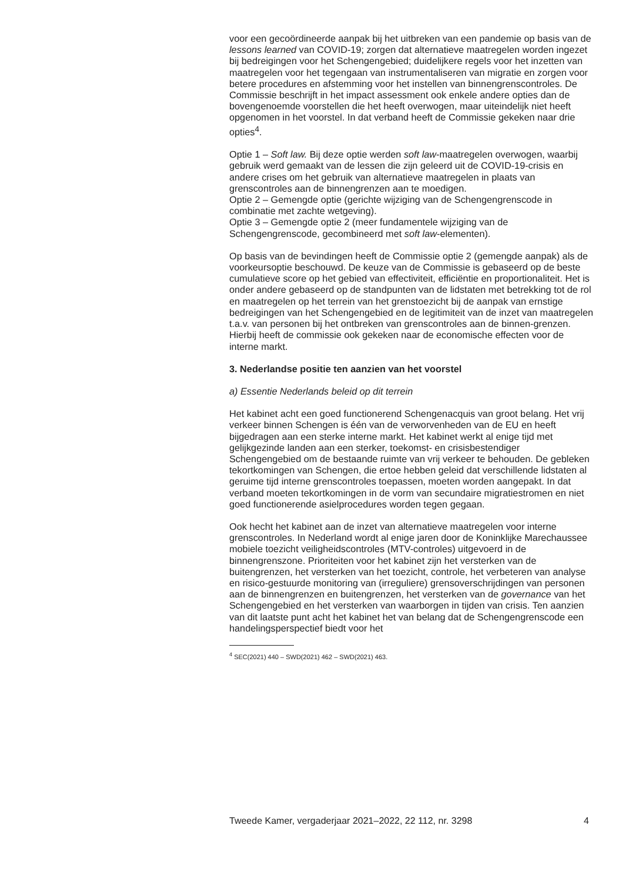voor een gecoördineerde aanpak bij het uitbreken van een pandemie op basis van de lessons learned van COVID-19; zorgen dat alternatieve maatregelen worden ingezet bij bedreigingen voor het Schengengebied; duidelijkere regels voor het inzetten van maatregelen voor het tegengaan van instrumentaliseren van migratie en zorgen voor betere procedures en afstemming voor het instellen van binnengrenscontroles. De Commissie beschrijft in het impact assessment ook enkele andere opties dan de bovengenoemde voorstellen die het heeft overwogen, maar uiteindelijk niet heeft opgenomen in het voorstel. In dat verband heeft de Commissie gekeken naar drie opties<sup>4</sup>.
Optie 1 – Soft law. Bij deze optie werden soft law-maatregelen overwogen, waarbij gebruik werd gemaakt van de lessen die zijn geleerd uit de COVID-19-crisis en andere crises om het gebruik van alternatieve maatregelen in plaats van grenscontroles aan de binnengrenzen aan te moedigen.
Optie 2 – Gemengde optie (gerichte wijziging van de Schengengrenscode in combinatie met zachte wetgeving).
Optie 3 – Gemengde optie 2 (meer fundamentele wijziging van de Schengengrenscode, gecombineerd met soft law-elementen).
Op basis van de bevindingen heeft de Commissie optie 2 (gemengde aanpak) als de voorkeursoptie beschouwd. De keuze van de Commissie is gebaseerd op de beste cumulatieve score op het gebied van effectiviteit, efficiëntie en proportionaliteit. Het is onder andere gebaseerd op de standpunten van de lidstaten met betrekking tot de rol en maatregelen op het terrein van het grenstoezicht bij de aanpak van ernstige bedreigingen van het Schengengebied en de legitimiteit van de inzet van maatregelen t.a.v. van personen bij het ontbreken van grenscontroles aan de binnen-grenzen. Hierbij heeft de commissie ook gekeken naar de economische effecten voor de interne markt.
3. Nederlandse positie ten aanzien van het voorstel
a) Essentie Nederlands beleid op dit terrein
Het kabinet acht een goed functionerend Schengenacquis van groot belang. Het vrij verkeer binnen Schengen is één van de verworvenheden van de EU en heeft bijgedragen aan een sterke interne markt. Het kabinet werkt al enige tijd met gelijkgezinde landen aan een sterker, toekomst- en crisisbestendiger Schengengebied om de bestaande ruimte van vrij verkeer te behouden. De gebleken tekortkomingen van Schengen, die ertoe hebben geleid dat verschillende lidstaten al geruime tijd interne grenscontroles toepassen, moeten worden aangepakt. In dat verband moeten tekortkomingen in de vorm van secundaire migratiestromen en niet goed functionerende asielprocedures worden tegen gegaan.
Ook hecht het kabinet aan de inzet van alternatieve maatregelen voor interne grenscontroles. In Nederland wordt al enige jaren door de Koninklijke Marechaussee mobiele toezicht veiligheidscontroles (MTV-controles) uitgevoerd in de binnengrenszone. Prioriteiten voor het kabinet zijn het versterken van de buitengrenzen, het versterken van het toezicht, controle, het verbeteren van analyse en risico-gestuurde monitoring van (irreguliere) grensoverschrijdingen van personen aan de binnengrenzen en buitengrenzen, het versterken van de governance van het Schengengebied en het versterken van waarborgen in tijden van crisis. Ten aanzien van dit laatste punt acht het kabinet het van belang dat de Schengengrenscode een handelingsperspectief biedt voor het
<sup>4</sup> SEC(2021) 440 – SWD(2021) 462 – SWD(2021) 463.
Tweede Kamer, vergaderjaar 2021–2022, 22 112, nr. 3298 4